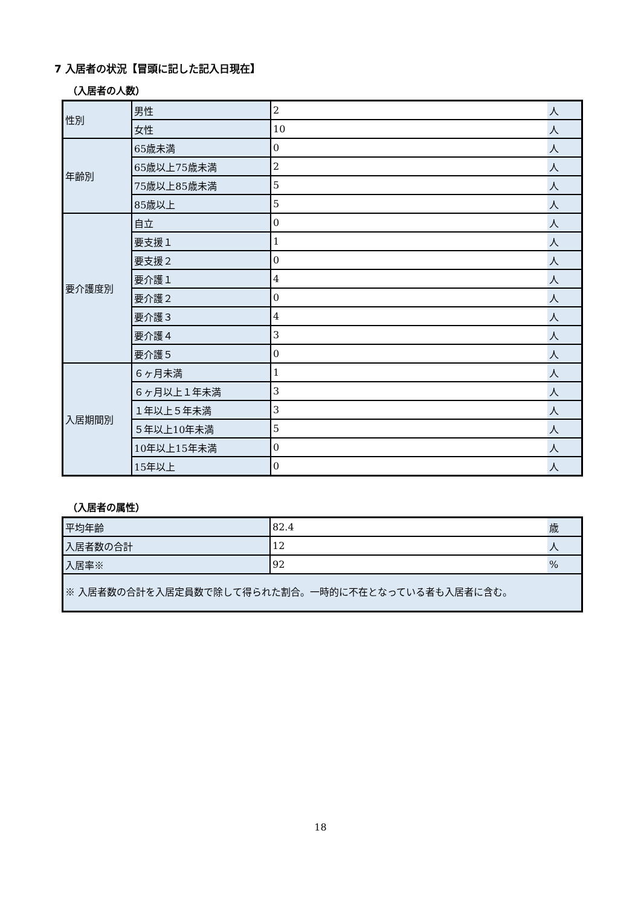7 入居者の状況【冒頭に記した記入日現在】
（入居者の人数）
| 性別 | 男性 | 2 | 人 |
| | 女性 | 10 | 人 |
| 年齢別 | 65歳未満 | 0 | 人 |
| | 65歳以上75歳未満 | 2 | 人 |
| | 75歳以上85歳未満 | 5 | 人 |
| | 85歳以上 | 5 | 人 |
| 要介護度別 | 自立 | 0 | 人 |
| | 要支援１ | 1 | 人 |
| | 要支援２ | 0 | 人 |
| | 要介護１ | 4 | 人 |
| | 要介護２ | 0 | 人 |
| | 要介護３ | 4 | 人 |
| | 要介護４ | 3 | 人 |
| | 要介護５ | 0 | 人 |
| 入居期間別 | ６ヶ月未満 | 1 | 人 |
| | ６ヶ月以上１年未満 | 3 | 人 |
| | １年以上５年未満 | 3 | 人 |
| | ５年以上10年未満 | 5 | 人 |
| | 10年以上15年未満 | 0 | 人 |
| | 15年以上 | 0 | 人 |
（入居者の属性）
| 平均年齢 | 82.4 | 歳 |
| 入居者数の合計 | 12 | 人 |
| 入居率※ | 92 | % |
| ※ 入居者数の合計を入居定員数で除して得られた割合。一時的に不在となっている者も入居者に含む。 | | |
18